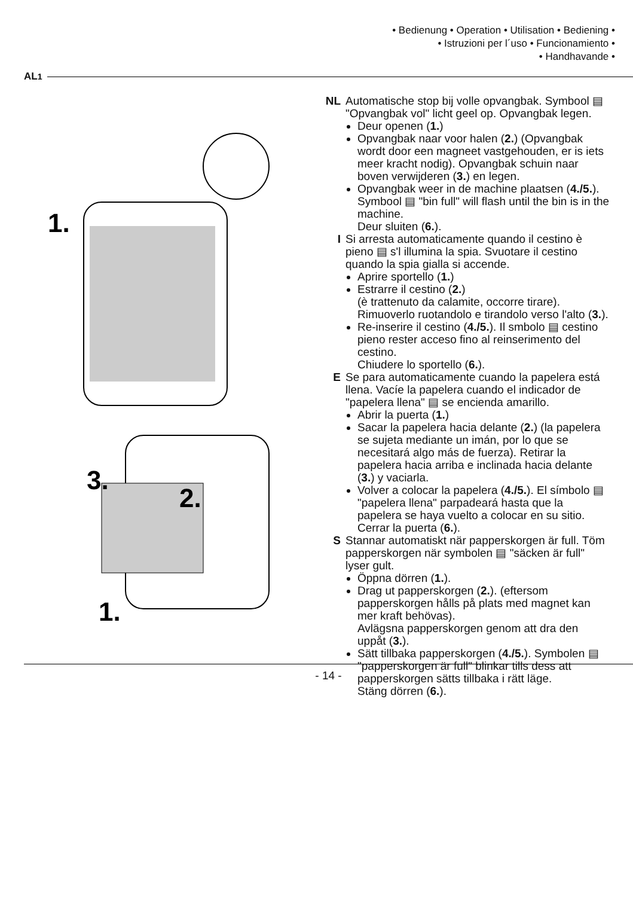• Bedienung • Operation • Utilisation • Bediening •
• Istruzioni per l´uso • Funcionamiento •
• Handhavande •
AL<sup>1</sup>
1.
3.
2.
1.
NL Automatische stop bij volle opvangbak. Symbool ▤ "Opvangbak vol" licht geel op. Opvangbak legen.
Deur openen (1.)
Opvangbak naar voor halen (2.) (Opvangbak wordt door een magneet vastgehouden, er is iets meer kracht nodig). Opvangbak schuin naar boven verwijderen (3.) en legen.
Opvangbak weer in de machine plaatsen (4./5.).
Symbool ▤ "bin full" will flash until the bin is in the machine.
Deur sluiten (6.).
I Si arresta automaticamente quando il cestino è pieno ▤ s'l illumina la spia. Svuotare il cestino quando la spia gialla si accende.
Aprire sportello (1.)
Estrarre il cestino (2.)
(è trattenuto da calamite, occorre tirare). Rimuoverlo ruotandolo e tirandolo verso l'alto (3.).
Re-inserire il cestino (4./5.). Il smbolo ▤ cestino pieno rester acceso fino al reinserimento del cestino.
Chiudere lo sportello (6.).
E Se para automaticamente cuando la papelera está llena. Vacíe la papelera cuando el indicador de "papelera llena" ▤ se encienda amarillo.
Abrir la puerta (1.)
Sacar la papelera hacia delante (2.) (la papelera se sujeta mediante un imán, por lo que se necesitará algo más de fuerza). Retirar la papelera hacia arriba e inclinada hacia delante (3.) y vaciarla.
Volver a colocar la papelera (4./5.). El símbolo ▤ "papelera llena" parpadeará hasta que la papelera se haya vuelto a colocar en su sitio.
Cerrar la puerta (6.).
S Stannar automatiskt när papperskorgen är full. Töm papperskorgen när symbolen ▤ "säcken är full" lyser gult.
Öppna dörren (1.).
Drag ut papperskorgen (2.). (eftersom papperskorgen hålls på plats med magnet kan mer kraft behövas).
Avlägsna papperskorgen genom att dra den uppåt (3.).
Sätt tillbaka papperskorgen (4./5.). Symbolen ▤ "papperskorgen är full" blinkar tills dess att papperskorgen sätts tillbaka i rätt läge.
Stäng dörren (6.).
- 14 -